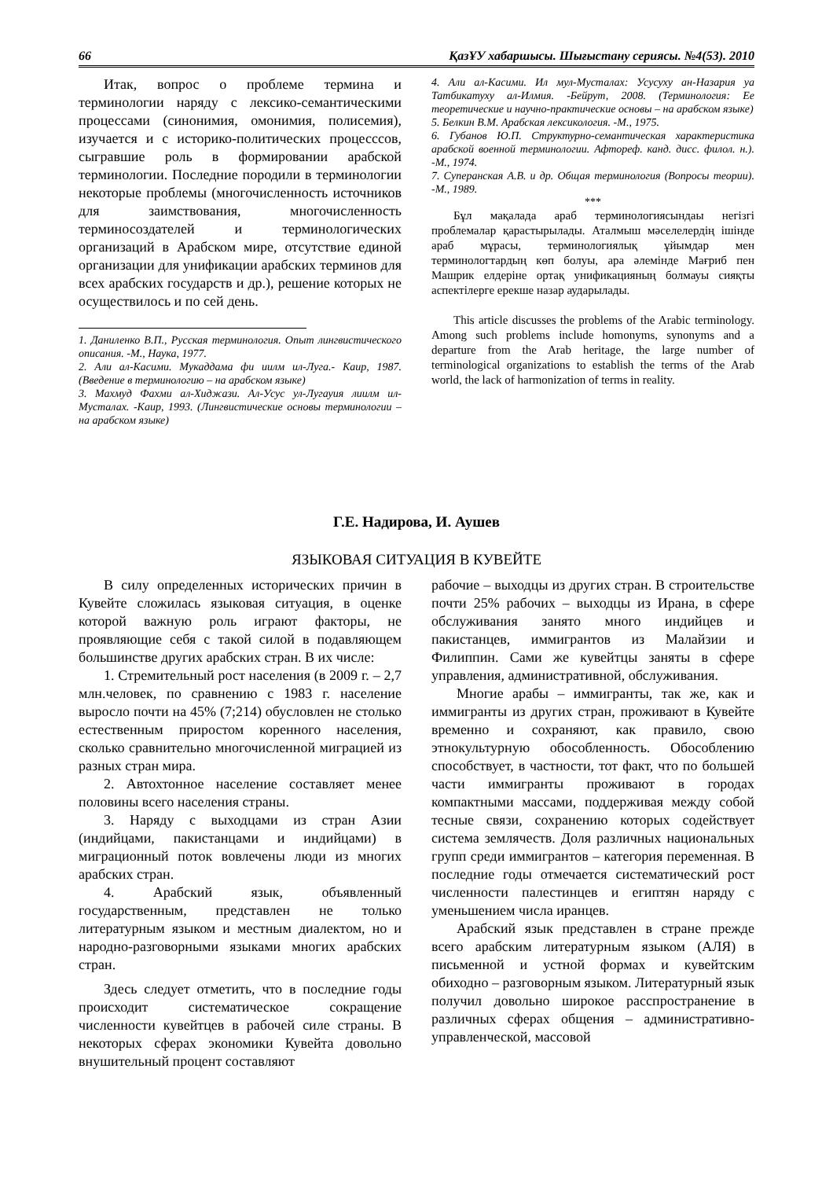66 ҚазҰУ хабаршысы. Шығыстану сериясы. №4(53). 2010
Итак, вопрос о проблеме термина и терминологии наряду с лексико-семантическими процессами (синонимия, омонимия, полисемия), изучается и с историко-политических процесссов, сыгравшие роль в формировании арабской терминологии. Последние породили в терминологии некоторые проблемы (многочисленность источников для заимствования, многочисленность терминосоздателей и терминологических организаций в Арабском мире, отсутствие единой организации для унификации арабских терминов для всех арабских государств и др.), решение которых не осуществилось и по сей день.
1. Даниленко В.П., Русская терминология. Опыт лингвистического описания. -М., Наука, 1977.
2. Али ал-Касими. Мукаддама фи иилм ил-Луга.- Каир, 1987. (Введение в терминологию – на арабском языке)
3. Махмуд Фахми ал-Хиджази. Ал-Усус ул-Лугауия лиилм ил-Мусталах. -Каир, 1993. (Лингвистические основы терминологии – на арабском языке)
4. Али ал-Касими. Ил мул-Мусталах: Усусуху ан-Назария уа Татбикатуху ал-Илмия. -Бейрут, 2008. (Терминология: Ее теоретические и научно-практические основы – на арабском языке)
5. Белкин В.М. Арабская лексикология. -М., 1975.
6. Губанов Ю.П. Структурно-семантическая характеристика арабской военной терминологии. Афтореф. канд. дисс. филол. н.). -М., 1974.
7. Суперанская А.В. и др. Общая терминология (Вопросы теории). -М., 1989.
***
Бұл мақалада араб терминологиясындаы негізгі проблемалар қарастырылады. Аталмыш мәселелердің ішінде араб мұрасы, терминологиялық ұйымдар мен терминологтардың көп болуы, ара әлемінде Мағриб пен Машрик елдеріне ортақ унификацияның болмауы сияқты аспектілерге ерекше назар аударылады.
This article discusses the problems of the Arabic terminology. Among such problems include homonyms, synonyms and a departure from the Arab heritage, the large number of terminological organizations to establish the terms of the Arab world, the lack of harmonization of terms in reality.
Г.Е. Надирова, И. Аушев
ЯЗЫКОВАЯ СИТУАЦИЯ В КУВЕЙТЕ
В силу определенных исторических причин в Кувейте сложилась языковая ситуация, в оценке которой важную роль играют факторы, не проявляющие себя с такой силой в подавляющем большинстве других арабских стран. В их числе:
1. Стремительный рост населения (в 2009 г. – 2,7 млн.человек, по сравнению с 1983 г. население выросло почти на 45% (7;214) обусловлен не столько естественным приростом коренного населения, сколько сравнительно многочисленной миграцией из разных стран мира.
2. Автохтонное население составляет менее половины всего населения страны.
3. Наряду с выходцами из стран Азии (индийцами, пакистанцами и индийцами) в миграционный поток вовлечены люди из многих арабских стран.
4. Арабский язык, объявленный государственным, представлен не только литературным языком и местным диалектом, но и народно-разговорными языками многих арабских стран.
Здесь следует отметить, что в последние годы происходит систематическое сокращение численности кувейтцев в рабочей силе страны. В некоторых сферах экономики Кувейта довольно внушительный процент составляют
рабочие – выходцы из других стран. В строительстве почти 25% рабочих – выходцы из Ирана, в сфере обслуживания занято много индийцев и пакистанцев, иммигрантов из Малайзии и Филиппин. Сами же кувейтцы заняты в сфере управления, административной, обслуживания.
Многие арабы – иммигранты, так же, как и иммигранты из других стран, проживают в Кувейте временно и сохраняют, как правило, свою этнокультурную обособленность. Обособлению способствует, в частности, тот факт, что по большей части иммигранты проживают в городах компактными массами, поддерживая между собой тесные связи, сохранению которых содействует система землячеств. Доля различных национальных групп среди иммигрантов – категория переменная. В последние годы отмечается систематический рост численности палестинцев и египтян наряду с уменьшением числа иранцев.
Арабский язык представлен в стране прежде всего арабским литературным языком (АЛЯ) в письменной и устной формах и кувейтским обиходно – разговорным языком. Литературный язык получил довольно широкое расспространение в различных сферах общения – административно-управленческой, массовой